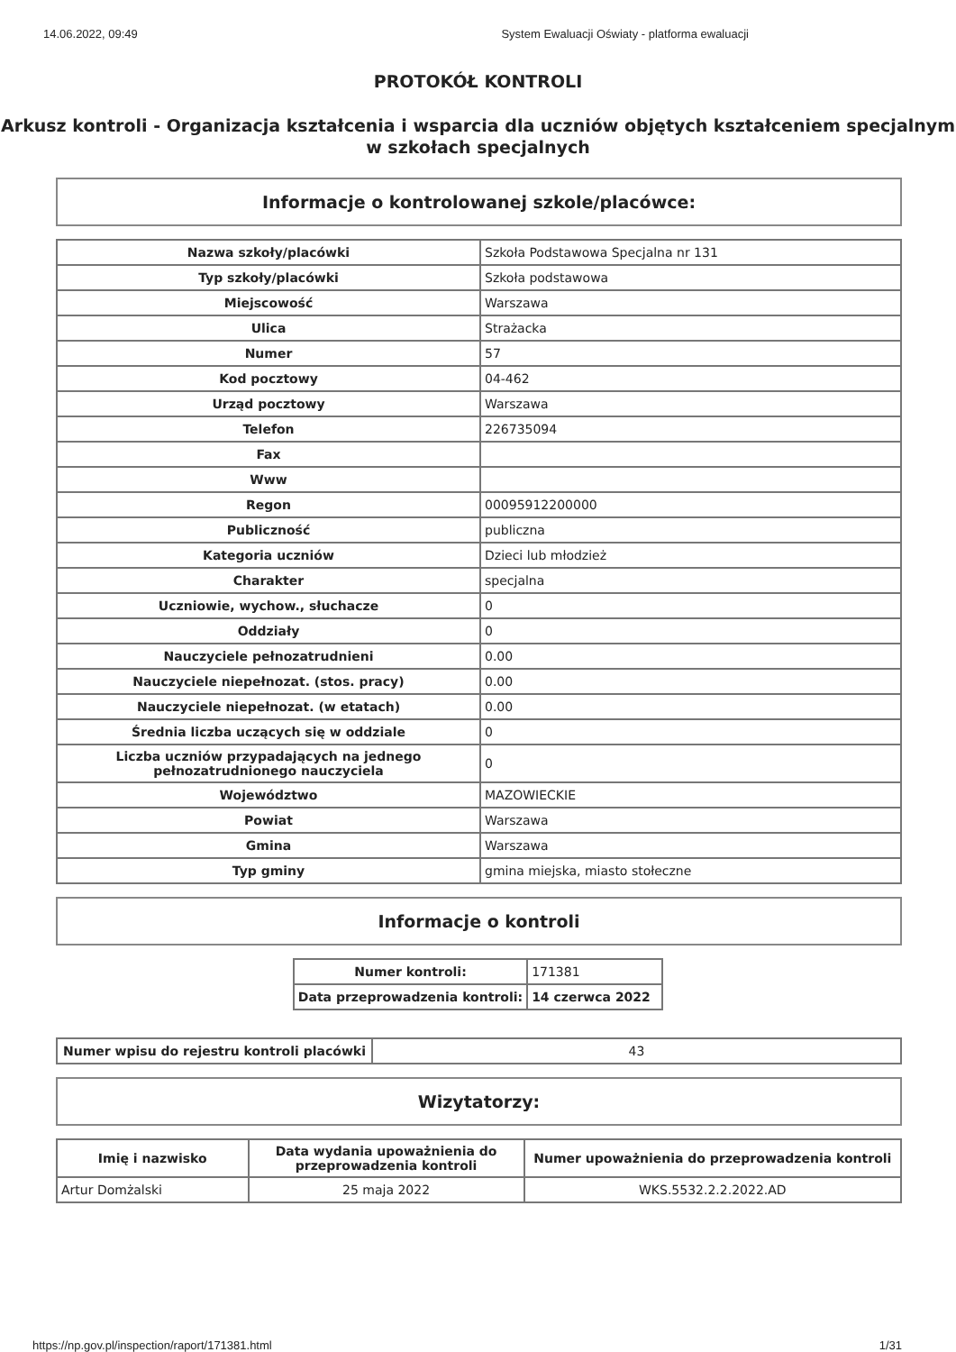14.06.2022, 09:49 System Ewaluacji Oświaty - platforma ewaluacji
PROTOKÓŁ KONTROLI
Arkusz kontroli - Organizacja kształcenia i wsparcia dla uczniów objętych kształceniem specjalnym w szkołach specjalnych
Informacje o kontrolowanej szkole/placówce:
| Nazwa szkoły/placówki | Szkoła Podstawowa Specjalna nr 131 |
| Typ szkoły/placówki | Szkoła podstawowa |
| Miejscowość | Warszawa |
| Ulica | Strażacka |
| Numer | 57 |
| Kod pocztowy | 04-462 |
| Urząd pocztowy | Warszawa |
| Telefon | 226735094 |
| Fax | |
| Www | |
| Regon | 00095912200000 |
| Publiczność | publiczna |
| Kategoria uczniów | Dzieci lub młodzież |
| Charakter | specjalna |
| Uczniowie, wychow., słuchacze | 0 |
| Oddziały | 0 |
| Nauczyciele pełnozatrudnieni | 0.00 |
| Nauczyciele niepełnozat. (stos. pracy) | 0.00 |
| Nauczyciele niepełnozat. (w etatach) | 0.00 |
| Średnia liczba uczących się w oddziale | 0 |
| Liczba uczniów przypadających na jednego pełnozatrudnionego nauczyciela | 0 |
| Województwo | MAZOWIECKIE |
| Powiat | Warszawa |
| Gmina | Warszawa |
| Typ gminy | gmina miejska, miasto stołeczne |
Informacje o kontroli
| Numer kontroli: | 171381 |
| Data przeprowadzenia kontroli: | 14 czerwca 2022 |
| Numer wpisu do rejestru kontroli placówki | 43 |
Wizytatorzy:
| Imię i nazwisko | Data wydania upoważnienia do przeprowadzenia kontroli | Numer upoważnienia do przeprowadzenia kontroli |
| --- | --- | --- |
| Artur Domżalski | 25 maja 2022 | WKS.5532.2.2.2022.AD |
https://np.gov.pl/inspection/raport/171381.html 1/31